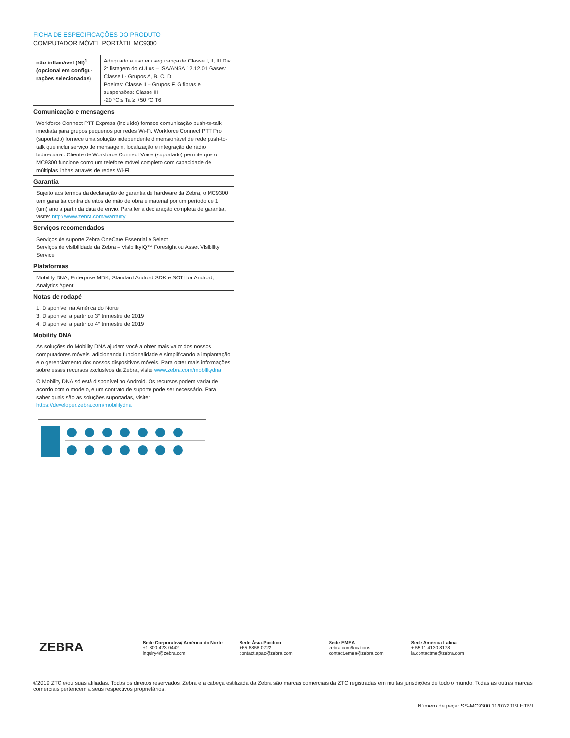FICHA DE ESPECIFICAÇÕES DO PRODUTO
COMPUTADOR MÓVEL PORTÁTIL MC9300
| não inflamável (NI)<sup>1</sup> (opcional em configu­rações selecionadas) | Adequado a uso em segurança de Classe I, II, III Div 2: listagem do cULus – ISA/ANSA 12.12.01 Gases: Classe I - Grupos A, B, C, D Poeiras: Classe II – Grupos F, G fibras e suspensões: Classe III -20 °C ≤ Ta ≥ +50 °C T6 |
Comunicação e mensagens
Workforce Connect PTT Express (incluído) fornece comunicação push-to-talk imediata para grupos pequenos por redes Wi-Fi. Workforce Connect PTT Pro (suportado) fornece uma solução independente dimensionável de rede push-to-talk que inclui serviço de mensagem, localização e integração de rádio bidirecional. Cliente de Workforce Connect Voice (suportado) permite que o MC9300 funcione como um telefone móvel completo com capacidade de múltiplas linhas através de redes Wi-Fi.
Garantia
Sujeito aos termos da declaração de garantia de hardware da Zebra, o MC9300 tem garantia contra defeitos de mão de obra e material por um período de 1 (um) ano a partir da data de envio. Para ler a declaração completa de garantia, visite: http://www.zebra.com/warranty
Serviços recomendados
Serviços de suporte Zebra OneCare Essential e Select
Serviços de visibilidade da Zebra – VisibilityIQ™ Foresight ou Asset Visibility Service
Plataformas
Mobility DNA, Enterprise MDK, Standard Android SDK e SOTI for Android, Analytics Agent
Notas de rodapé
1. Disponível na América do Norte
3. Disponível a partir do 3° trimestre de 2019
4. Disponível a partir do 4° trimestre de 2019
Mobility DNA
As soluções do Mobility DNA ajudam você a obter mais valor dos nossos computadores móveis, adicionando funcionalidade e simplificando a implantação e o gerenciamento dos nossos dispositivos móveis. Para obter mais informações sobre esses recursos exclusivos da Zebra, visite www.zebra.com/mobilitydna
O Mobility DNA só está disponível no Android. Os recursos podem variar de acordo com o modelo, e um contrato de suporte pode ser necessário. Para saber quais são as soluções suportadas, visite: https://developer.zebra.com/mobilitydna
ZEBRA
Sede Corporativa/ América do Norte
+1-800-423-0442
inquiry4@zebra.com
Sede Ásia-Pacífico
+65-6858-0722
contact.apac@zebra.com
Sede EMEA
zebra.com/locations
contact.emea@zebra.com
Sede América Latina
+ 55 11 4130 8178
la.contactme@zebra.com
©2019 ZTC e/ou suas afiliadas. Todos os direitos reservados. Zebra e a cabeça estilizada da Zebra são marcas comerciais da ZTC registradas em muitas jurisdições de todo o mundo. Todas as outras marcas comerciais pertencem a seus respectivos proprietários.
Número de peça: SS-MC9300 11/07/2019 HTML